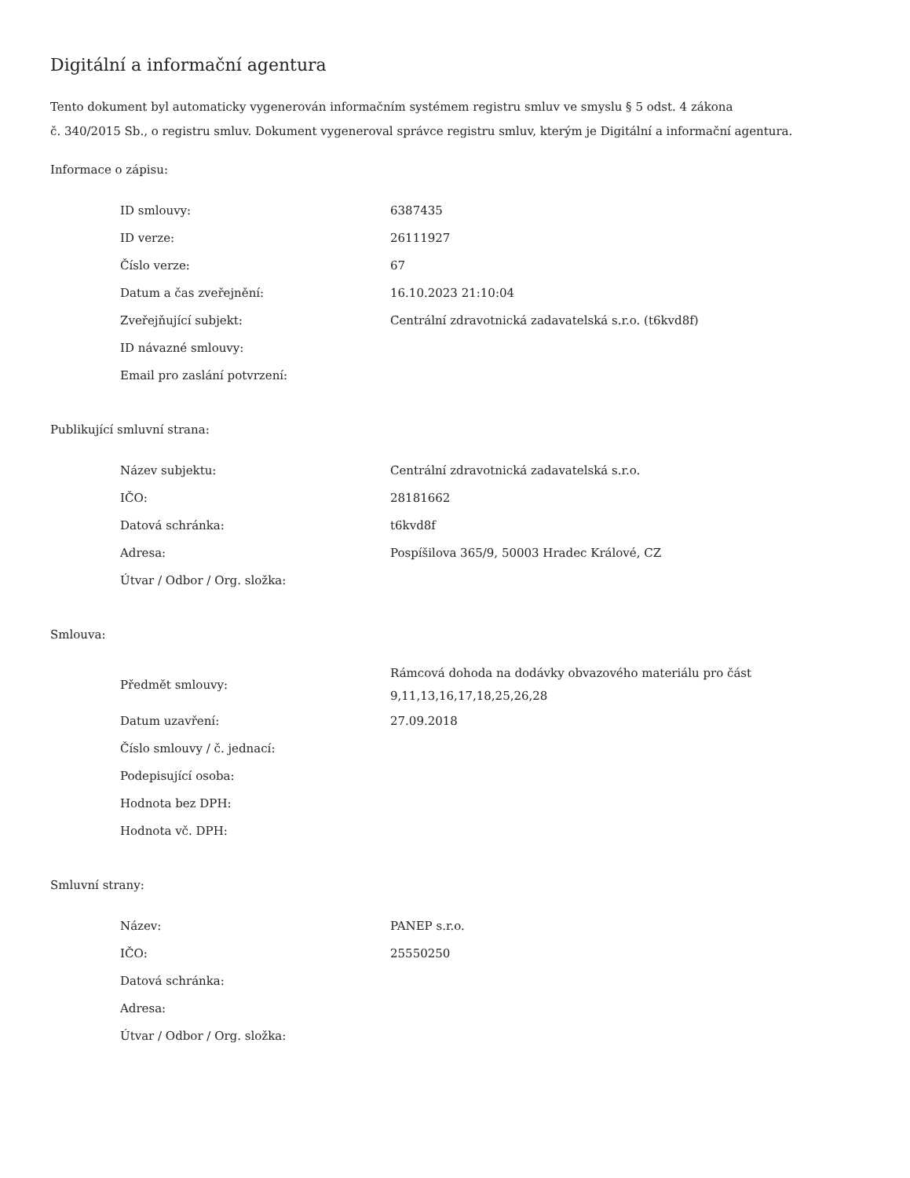Digitální a informační agentura
Tento dokument byl automaticky vygenerován informačním systémem registru smluv ve smyslu § 5 odst. 4 zákona
č. 340/2015 Sb., o registru smluv. Dokument vygeneroval správce registru smluv, kterým je Digitální a informační agentura.
Informace o zápisu:
| ID smlouvy: | 6387435 |
| ID verze: | 26111927 |
| Číslo verze: | 67 |
| Datum a čas zveřejnění: | 16.10.2023 21:10:04 |
| Zveřejňující subjekt: | Centrální zdravotnická zadavatelská s.r.o. (t6kvd8f) |
| ID návazné smlouvy: | |
| Email pro zaslání potvrzení: | |
Publikující smluvní strana:
| Název subjektu: | Centrální zdravotnická zadavatelská s.r.o. |
| IČO: | 28181662 |
| Datová schránka: | t6kvd8f |
| Adresa: | Pospíšilova 365/9, 50003 Hradec Králové, CZ |
| Útvar / Odbor / Org. složka: | |
Smlouva:
| Předmět smlouvy: | Rámcová dohoda na dodávky obvazového materiálu pro část 9,11,13,16,17,18,25,26,28 |
| Datum uzavření: | 27.09.2018 |
| Číslo smlouvy / č. jednací: | |
| Podepisující osoba: | |
| Hodnota bez DPH: | |
| Hodnota vč. DPH: | |
Smluvní strany:
| Název: | PANEP s.r.o. |
| IČO: | 25550250 |
| Datová schránka: | |
| Adresa: | |
| Útvar / Odbor / Org. složka: | |